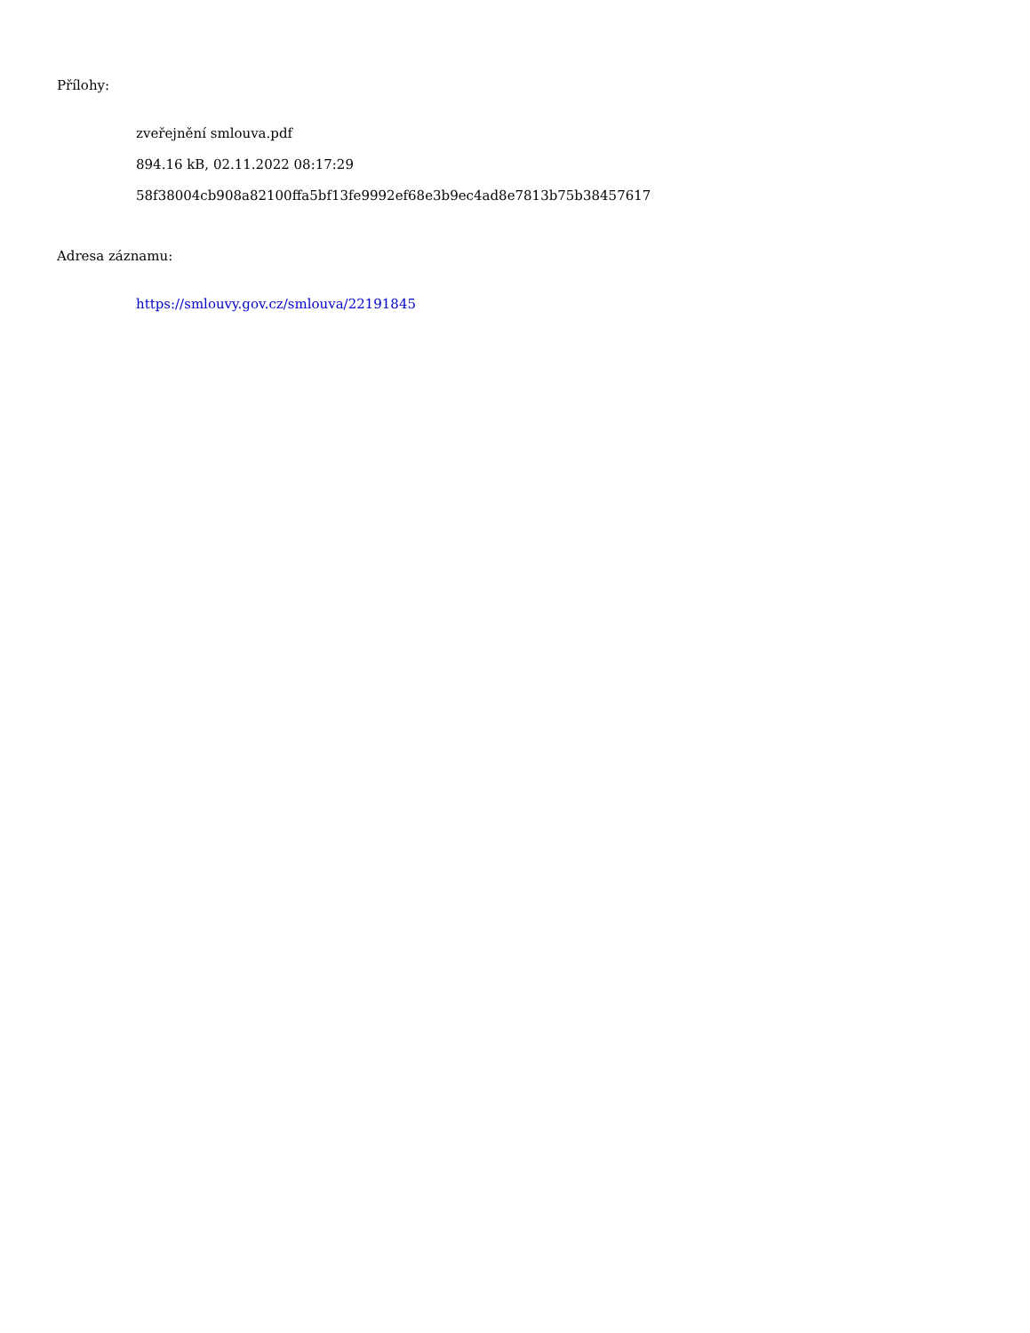Přílohy:
zveřejnění smlouva.pdf
894.16 kB, 02.11.2022 08:17:29
58f38004cb908a82100ffa5bf13fe9992ef68e3b9ec4ad8e7813b75b38457617
Adresa záznamu:
https://smlouvy.gov.cz/smlouva/22191845